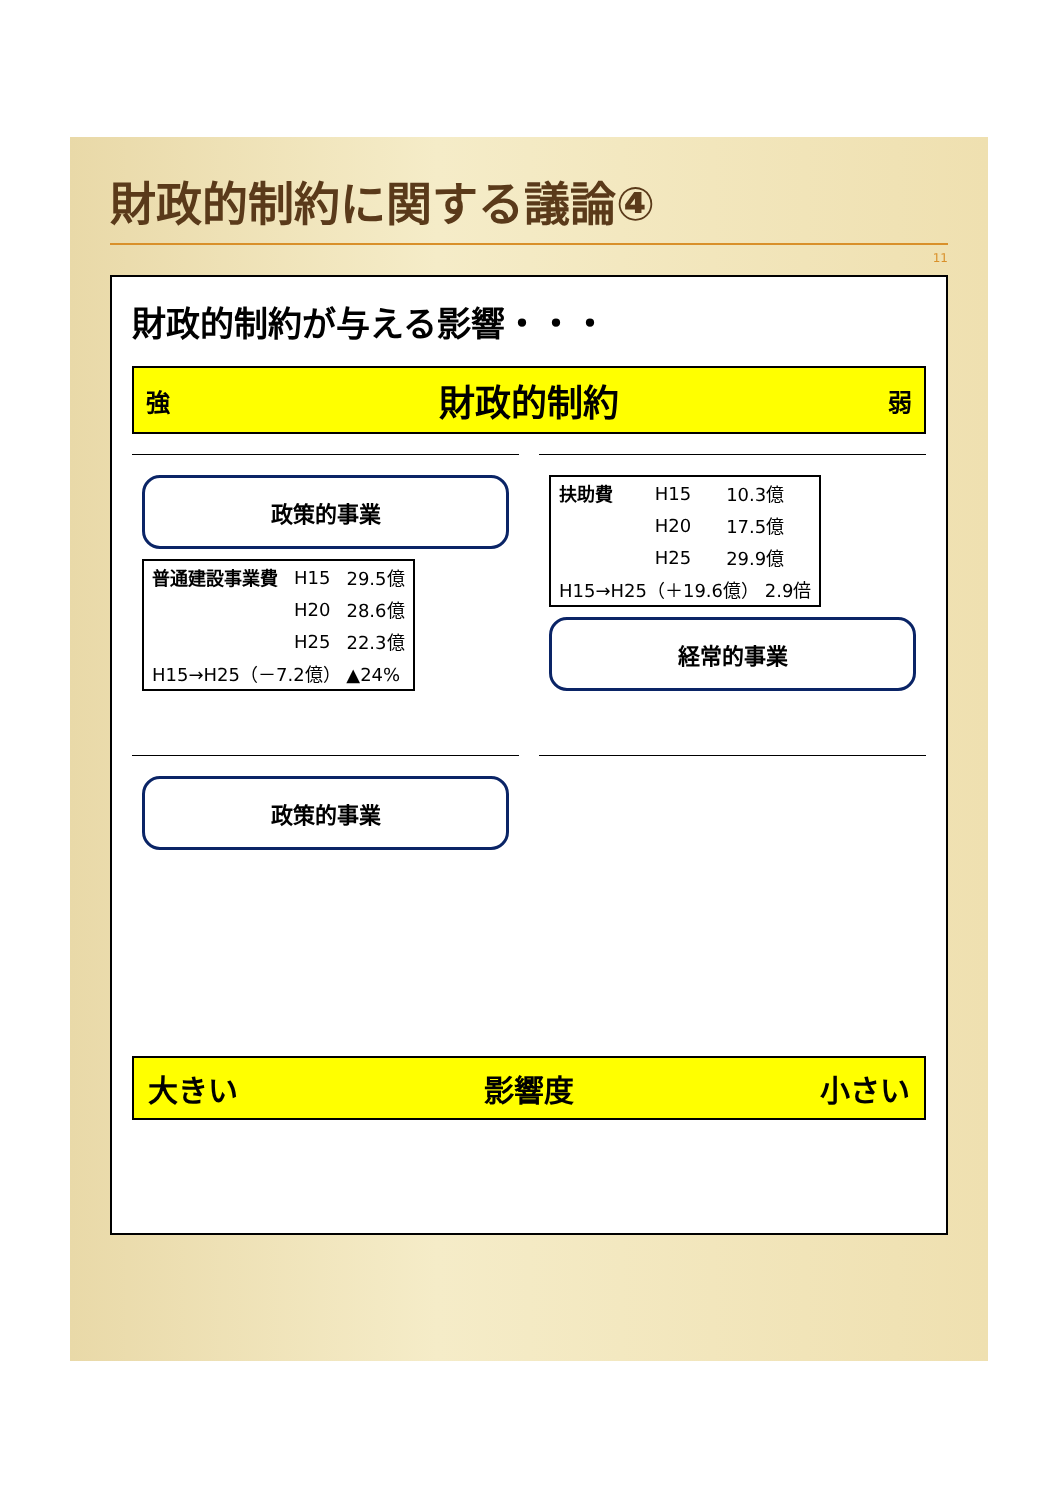財政的制約に関する議論④
11
財政的制約が与える影響・・・
強 財政的制約 弱
政策的事業
| 普通建設事業費 | H15 | 29.5億 |
| | H20 | 28.6億 |
| | H25 | 22.3億 |
| H15→H25（－7.2億） ▲24% | | |
| 扶助費 | H15 | 10.3億 |
| | H20 | 17.5億 |
| | H25 | 29.9億 |
| H15→H25（＋19.6億） 2.9倍 | | |
経常的事業
政策的事業
大きい 影響度 小さい